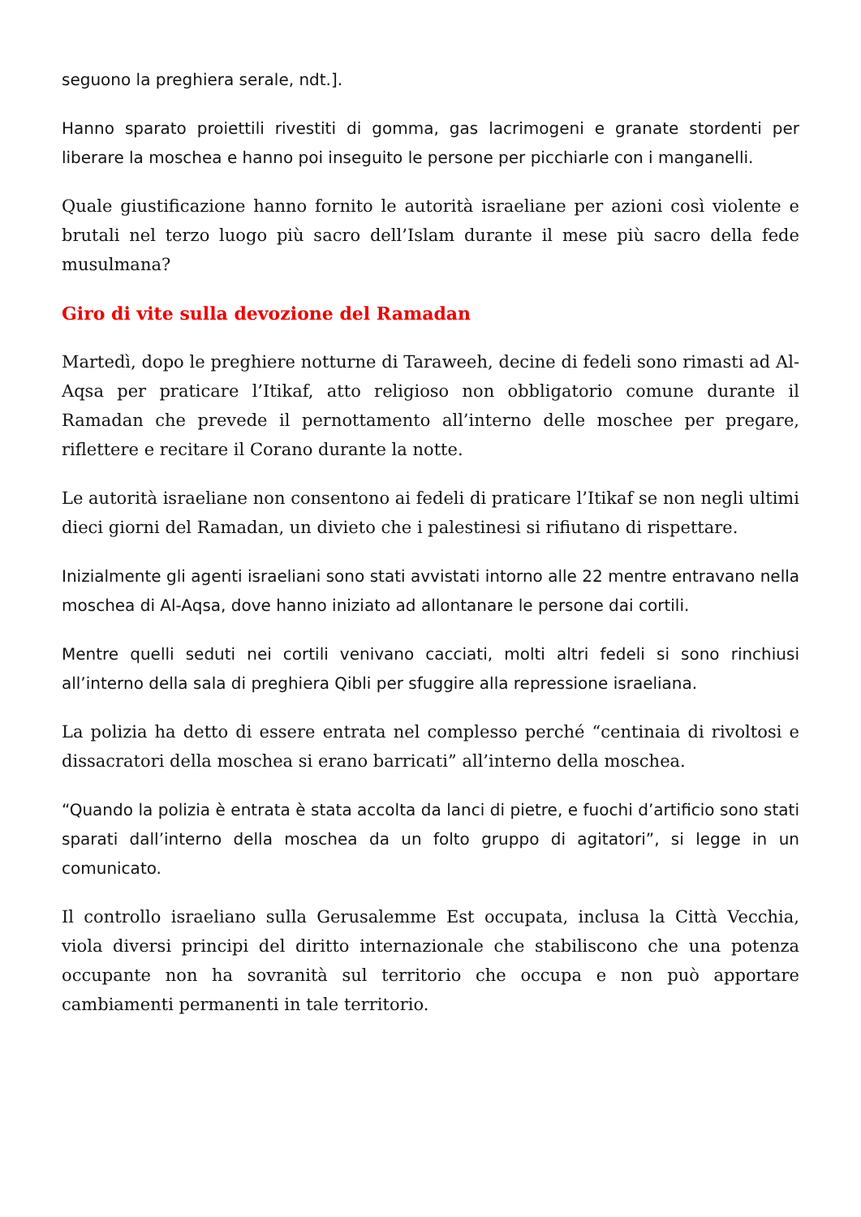seguono la preghiera serale, ndt.].
Hanno sparato proiettili rivestiti di gomma, gas lacrimogeni e granate stordenti per liberare la moschea e hanno poi inseguito le persone per picchiarle con i manganelli.
Quale giustificazione hanno fornito le autorità israeliane per azioni così violente e brutali nel terzo luogo più sacro dell’Islam durante il mese più sacro della fede musulmana?
Giro di vite sulla devozione del Ramadan
Martedì, dopo le preghiere notturne di Taraweeh, decine di fedeli sono rimasti ad Al-Aqsa per praticare l’Itikaf, atto religioso non obbligatorio comune durante il Ramadan che prevede il pernottamento all’interno delle moschee per pregare, riflettere e recitare il Corano durante la notte.
Le autorità israeliane non consentono ai fedeli di praticare l’Itikaf se non negli ultimi dieci giorni del Ramadan, un divieto che i palestinesi si rifiutano di rispettare.
Inizialmente gli agenti israeliani sono stati avvistati intorno alle 22 mentre entravano nella moschea di Al-Aqsa, dove hanno iniziato ad allontanare le persone dai cortili.
Mentre quelli seduti nei cortili venivano cacciati, molti altri fedeli si sono rinchiusi all’interno della sala di preghiera Qibli per sfuggire alla repressione israeliana.
La polizia ha detto di essere entrata nel complesso perché “centinaia di rivoltosi e dissacratori della moschea si erano barricati” all’interno della moschea.
“Quando la polizia è entrata è stata accolta da lanci di pietre, e fuochi d’artificio sono stati sparati dall’interno della moschea da un folto gruppo di agitatori”, si legge in un comunicato.
Il controllo israeliano sulla Gerusalemme Est occupata, inclusa la Città Vecchia, viola diversi principi del diritto internazionale che stabiliscono che una potenza occupante non ha sovranità sul territorio che occupa e non può apportare cambiamenti permanenti in tale territorio.